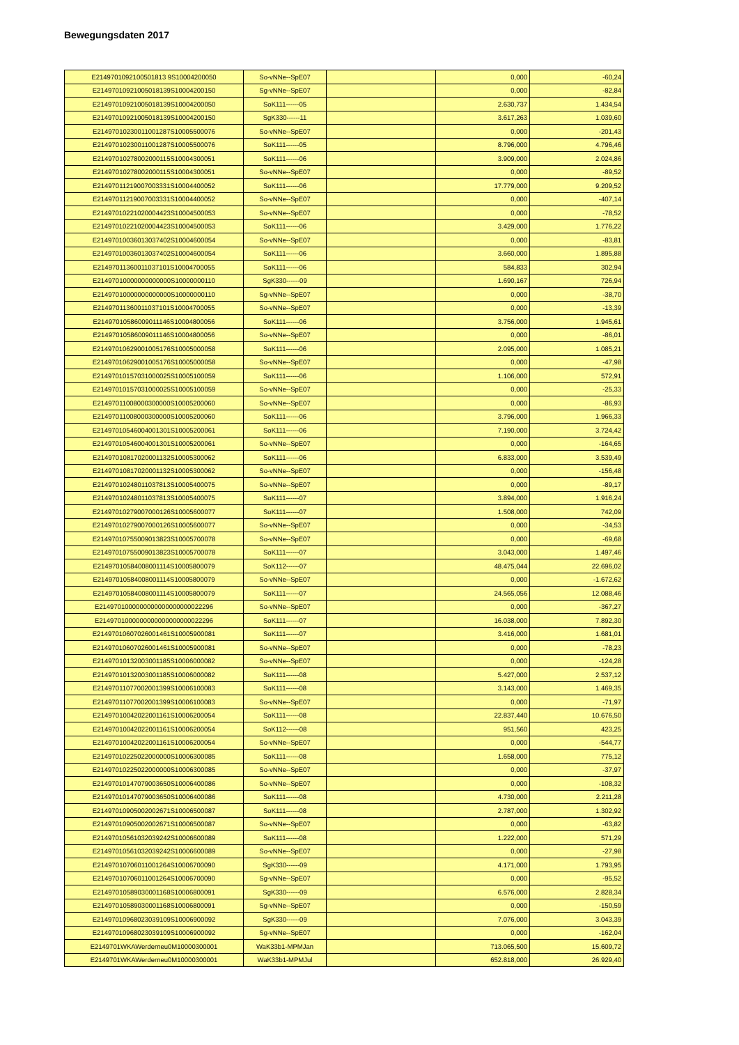Bewegungsdaten 2017
| E2149701092100501813 9S10004200050 | So-vNNe--SpE07 | | 0,000 | -60,24 |
| E21497010921005018139S10004200150 | Sg-vNNe--SpE07 | | 0,000 | -82,84 |
| E21497010921005018139S10004200050 | SoK111------05 | | 2.630,737 | 1.434,54 |
| E21497010921005018139S10004200150 | SgK330------11 | | 3.617,263 | 1.039,60 |
| E21497010230011001287S10005500076 | So-vNNe--SpE07 | | 0,000 | -201,43 |
| E21497010230011001287S10005500076 | SoK111------05 | | 8.796,000 | 4.796,46 |
| E21497010278002000115S10004300051 | SoK111------06 | | 3.909,000 | 2.024,86 |
| E21497010278002000115S10004300051 | So-vNNe--SpE07 | | 0,000 | -89,52 |
| E21497011219007003331S10004400052 | SoK111------06 | | 17.779,000 | 9.209,52 |
| E21497011219007003331S10004400052 | So-vNNe--SpE07 | | 0,000 | -407,14 |
| E21497010221020004423S10004500053 | So-vNNe--SpE07 | | 0,000 | -78,52 |
| E21497010221020004423S10004500053 | SoK111------06 | | 3.429,000 | 1.776,22 |
| E21497010036013037402S10004600054 | So-vNNe--SpE07 | | 0,000 | -83,81 |
| E21497010036013037402S10004600054 | SoK111------06 | | 3.660,000 | 1.895,88 |
| E21497011360011037101S10004700055 | SoK111------06 | | 584,833 | 302,94 |
| E21497010000000000000S10000000110 | SgK330------09 | | 1.690,167 | 726,94 |
| E21497010000000000000S10000000110 | Sg-vNNe--SpE07 | | 0,000 | -38,70 |
| E21497011360011037101S10004700055 | So-vNNe--SpE07 | | 0,000 | -13,39 |
| E21497010586009011146S10004800056 | SoK111------06 | | 3.756,000 | 1.945,61 |
| E21497010586009011146S10004800056 | So-vNNe--SpE07 | | 0,000 | -86,01 |
| E21497010629001005176S10005000058 | SoK111------06 | | 2.095,000 | 1.085,21 |
| E21497010629001005176S10005000058 | So-vNNe--SpE07 | | 0,000 | -47,98 |
| E21497010157031000025S10005100059 | SoK111------06 | | 1.106,000 | 572,91 |
| E21497010157031000025S10005100059 | So-vNNe--SpE07 | | 0,000 | -25,33 |
| E21497011008000300000S10005200060 | So-vNNe--SpE07 | | 0,000 | -86,93 |
| E21497011008000300000S10005200060 | SoK111------06 | | 3.796,000 | 1.966,33 |
| E21497010546004001301S10005200061 | SoK111------06 | | 7.190,000 | 3.724,42 |
| E21497010546004001301S10005200061 | So-vNNe--SpE07 | | 0,000 | -164,65 |
| E21497010817020001132S10005300062 | SoK111------06 | | 6.833,000 | 3.539,49 |
| E21497010817020001132S10005300062 | So-vNNe--SpE07 | | 0,000 | -156,48 |
| E21497010248011037813S10005400075 | So-vNNe--SpE07 | | 0,000 | -89,17 |
| E21497010248011037813S10005400075 | SoK111------07 | | 3.894,000 | 1.916,24 |
| E21497010279007000126S10005600077 | SoK111------07 | | 1.508,000 | 742,09 |
| E21497010279007000126S10005600077 | So-vNNe--SpE07 | | 0,000 | -34,53 |
| E21497010755009013823S10005700078 | So-vNNe--SpE07 | | 0,000 | -69,68 |
| E21497010755009013823S10005700078 | SoK111------07 | | 3.043,000 | 1.497,46 |
| E21497010584008001114S10005800079 | SoK112------07 | | 48.475,044 | 22.696,02 |
| E21497010584008001114S10005800079 | So-vNNe--SpE07 | | 0,000 | -1.672,62 |
| E21497010584008001114S10005800079 | SoK111------07 | | 24.565,056 | 12.088,46 |
| E2149701000000000000000000022296 | So-vNNe--SpE07 | | 0,000 | -367,27 |
| E2149701000000000000000000022296 | SoK111------07 | | 16.038,000 | 7.892,30 |
| E21497010607026001461S10005900081 | SoK111------07 | | 3.416,000 | 1.681,01 |
| E21497010607026001461S10005900081 | So-vNNe--SpE07 | | 0,000 | -78,23 |
| E21497010132003001185S10006000082 | So-vNNe--SpE07 | | 0,000 | -124,28 |
| E21497010132003001185S10006000082 | SoK111------08 | | 5.427,000 | 2.537,12 |
| E21497011077002001399S10006100083 | SoK111------08 | | 3.143,000 | 1.469,35 |
| E21497011077002001399S10006100083 | So-vNNe--SpE07 | | 0,000 | -71,97 |
| E21497010042022001161S10006200054 | SoK111------08 | | 22.837,440 | 10.676,50 |
| E21497010042022001161S10006200054 | SoK112------08 | | 951,560 | 423,25 |
| E21497010042022001161S10006200054 | So-vNNe--SpE07 | | 0,000 | -544,77 |
| E21497010225022000000S10006300085 | SoK111------08 | | 1.658,000 | 775,12 |
| E21497010225022000000S10006300085 | So-vNNe--SpE07 | | 0,000 | -37,97 |
| E21497010147079003650S10006400086 | So-vNNe--SpE07 | | 0,000 | -108,32 |
| E21497010147079003650S10006400086 | SoK111------08 | | 4.730,000 | 2.211,28 |
| E21497010905002002671S10006500087 | SoK111------08 | | 2.787,000 | 1.302,92 |
| E21497010905002002671S10006500087 | So-vNNe--SpE07 | | 0,000 | -63,82 |
| E21497010561032039242S10006600089 | SoK111------08 | | 1.222,000 | 571,29 |
| E21497010561032039242S10006600089 | So-vNNe--SpE07 | | 0,000 | -27,98 |
| E21497010706011001264S10006700090 | SgK330------09 | | 4.171,000 | 1.793,95 |
| E21497010706011001264S10006700090 | Sg-vNNe--SpE07 | | 0,000 | -95,52 |
| E21497010589030001168S10006800091 | SgK330------09 | | 6.576,000 | 2.828,34 |
| E21497010589030001168S10006800091 | Sg-vNNe--SpE07 | | 0,000 | -150,59 |
| E21497010968023039109S10006900092 | SgK330------09 | | 7.076,000 | 3.043,39 |
| E21497010968023039109S10006900092 | Sg-vNNe--SpE07 | | 0,000 | -162,04 |
| E2149701WKAWerderneu0M10000300001 | WaK33b1-MPMJan | | 713.065,500 | 15.609,72 |
| E2149701WKAWerderneu0M10000300001 | WaK33b1-MPMJul | | 652.818,000 | 26.929,40 |